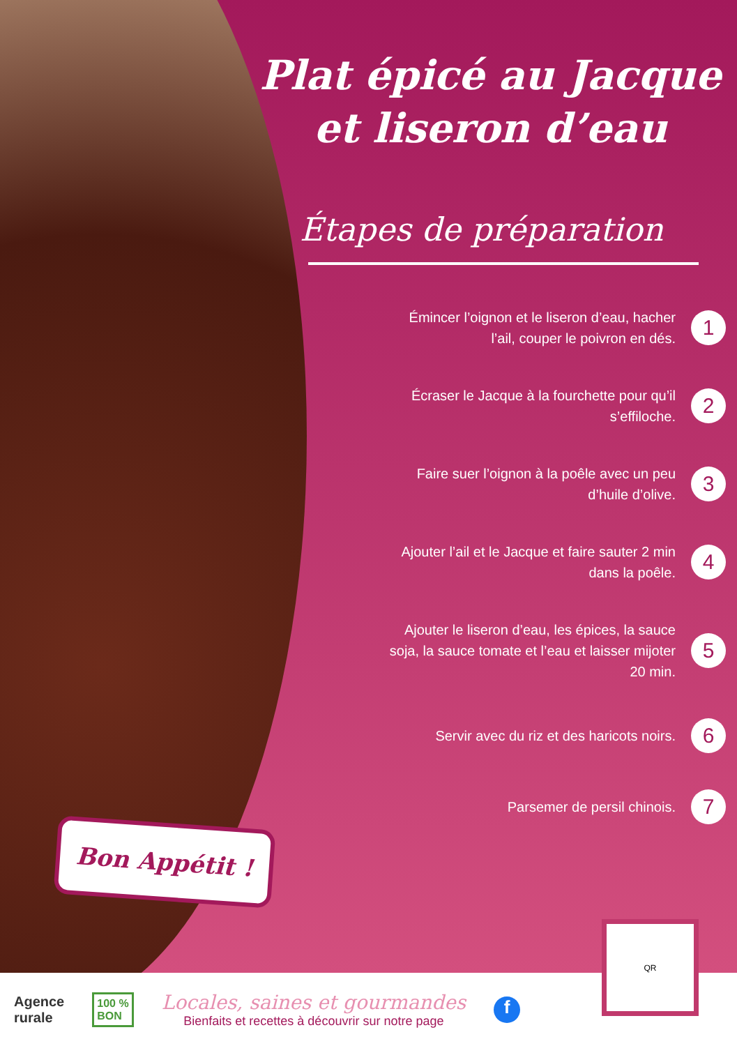Plat épicé au Jacque et liseron d’eau
Étapes de préparation
Émincer l’oignon et le liseron d’eau, hacher
l’ail, couper le poivron en dés.
1
Écraser le Jacque à la fourchette pour qu’il
s’effiloche.
2
Faire suer l’oignon à la poêle avec un peu
d’huile d’olive.
3
Ajouter l’ail et le Jacque et faire sauter 2 min
dans la poêle.
4
Ajouter le liseron d’eau, les épices, la sauce
soja, la sauce tomate et l’eau et laisser mijoter
20 min.
5
Servir avec du riz et des haricots noirs.
6
Parsemer de persil chinois.
7
Bon Appétit !
Agence
rurale
100 %
BON
Locales, saines et gourmandes
Bienfaits et recettes à découvrir sur notre page
f
QR